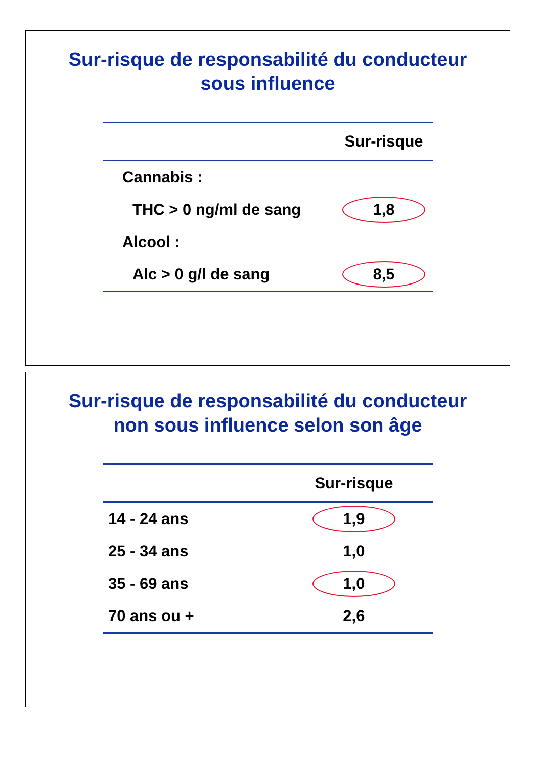Sur-risque de responsabilité du conducteur
sous influence
| | Sur-risque |
| --- | --- |
| Cannabis : | |
| THC > 0 ng/ml de sang | 1,8 |
| Alcool : | |
| Alc > 0 g/l de sang | 8,5 |
Sur-risque de responsabilité du conducteur
non sous influence selon son âge
| | Sur-risque |
| --- | --- |
| 14 - 24 ans | 1,9 |
| 25 - 34 ans | 1,0 |
| 35 - 69 ans | 1,0 |
| 70 ans ou + | 2,6 |